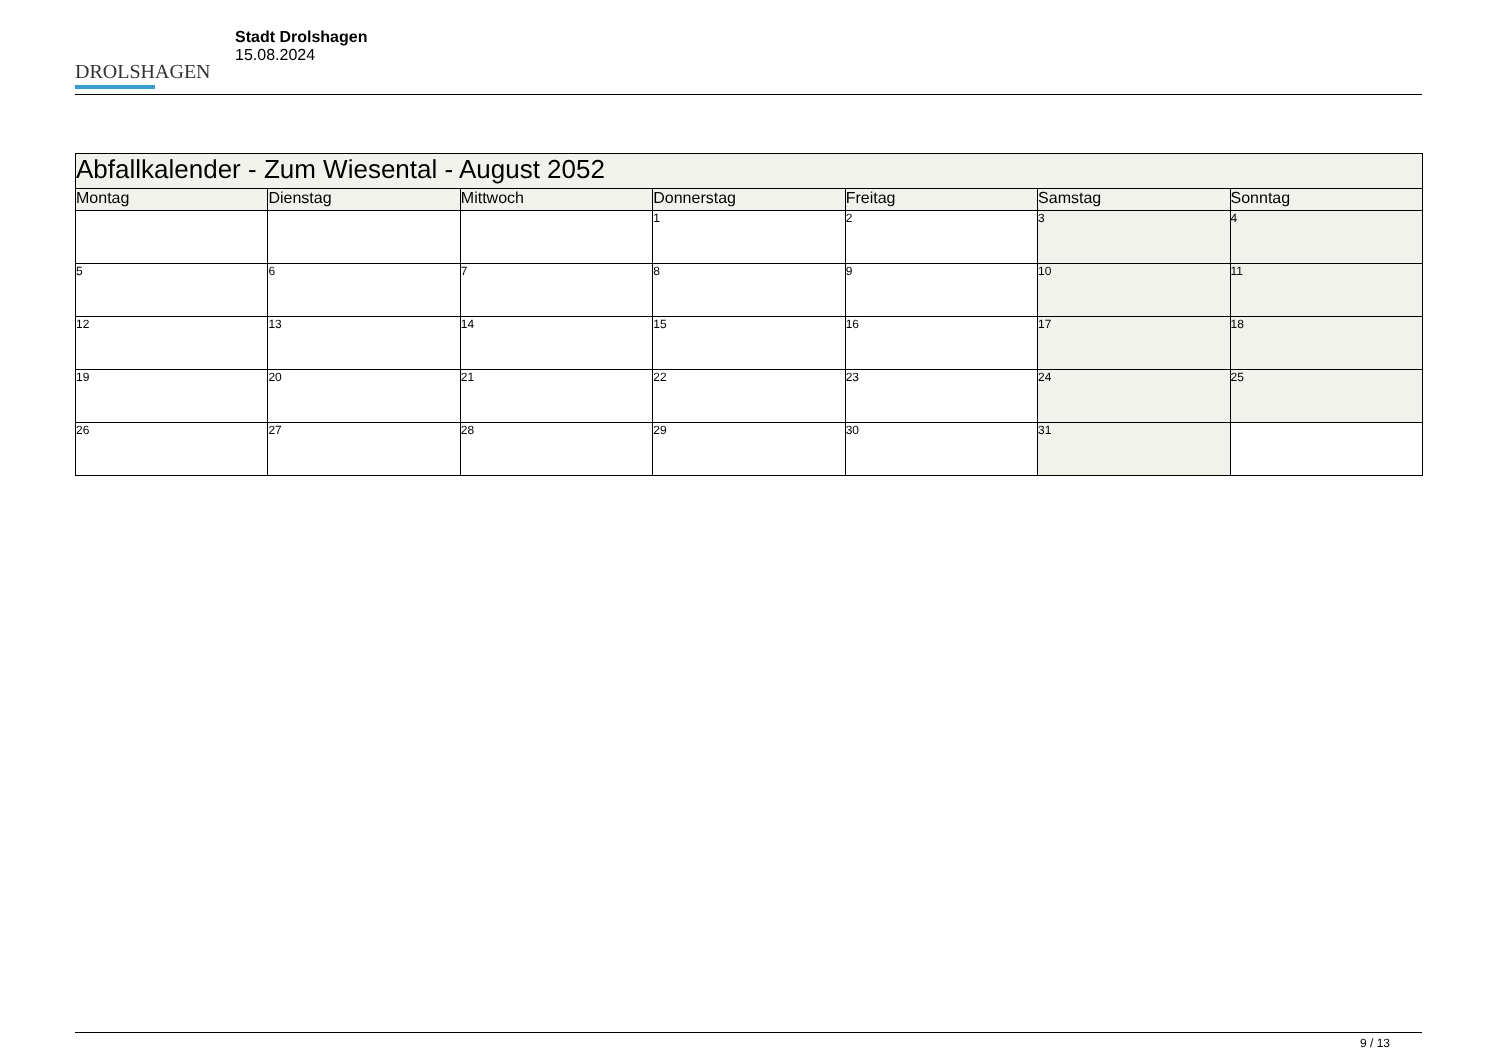DROLSHAGEN
Stadt Drolshagen
15.08.2024
| Abfallkalender - Zum Wiesental - August 2052 | | | | | | |
| --- | --- | --- | --- | --- | --- | --- |
| Montag | Dienstag | Mittwoch | Donnerstag | Freitag | Samstag | Sonntag |
| | | | 1 | 2 | 3 | 4 |
| 5 | 6 | 7 | 8 | 9 | 10 | 11 |
| 12 | 13 | 14 | 15 | 16 | 17 | 18 |
| 19 | 20 | 21 | 22 | 23 | 24 | 25 |
| 26 | 27 | 28 | 29 | 30 | 31 | |
9 / 13